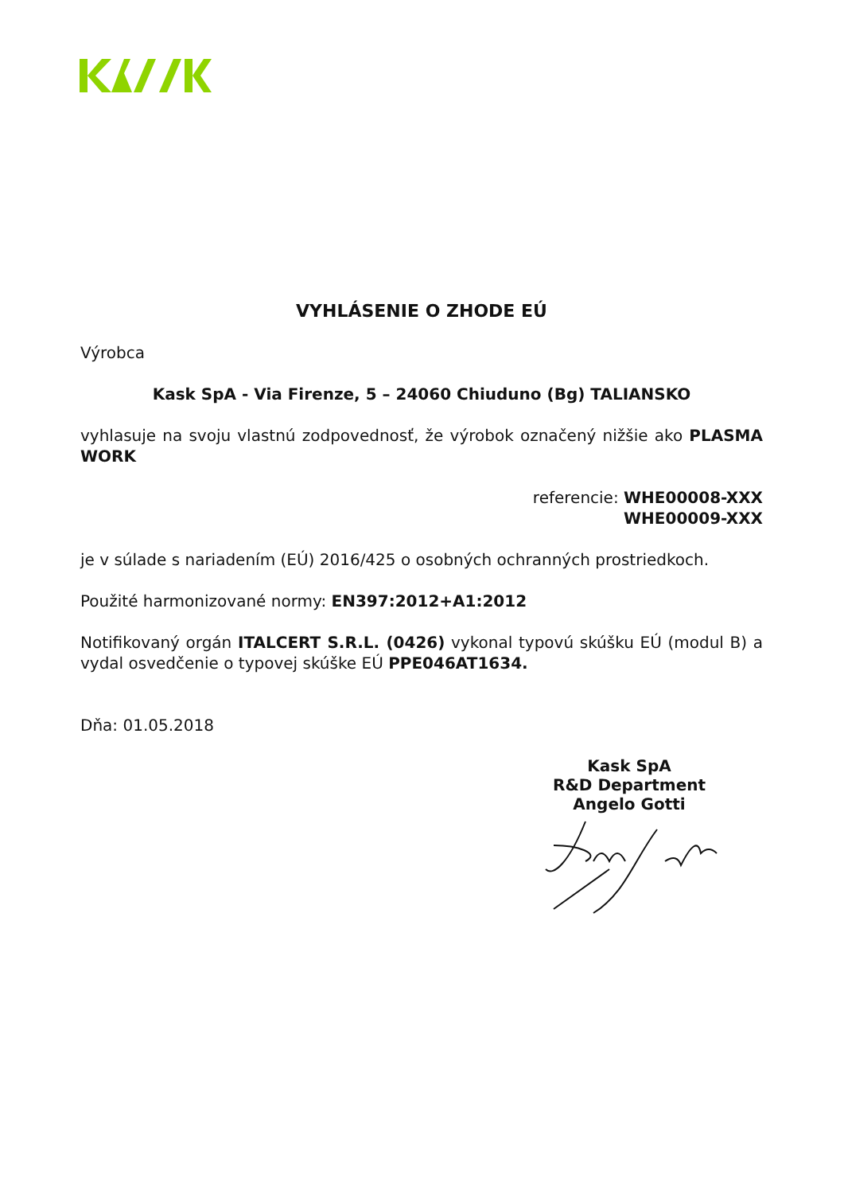VYHLÁSENIE O ZHODE EÚ
Výrobca
Kask SpA - Via Firenze, 5 – 24060 Chiuduno (Bg) TALIANSKO
vyhlasuje na svoju vlastnú zodpovednosť, že výrobok označený nižšie ako PLASMA WORK
referencie: WHE00008-XXX
WHE00009-XXX
je v súlade s nariadením (EÚ) 2016/425 o osobných ochranných prostriedkoch.
Použité harmonizované normy: EN397:2012+A1:2012
Notifikovaný orgán ITALCERT S.R.L. (0426) vykonal typovú skúšku EÚ (modul B) a vydal osvedčenie o typovej skúške EÚ PPE046AT1634.
Dňa: 01.05.2018
Kask SpA
R&D Department
Angelo Gotti